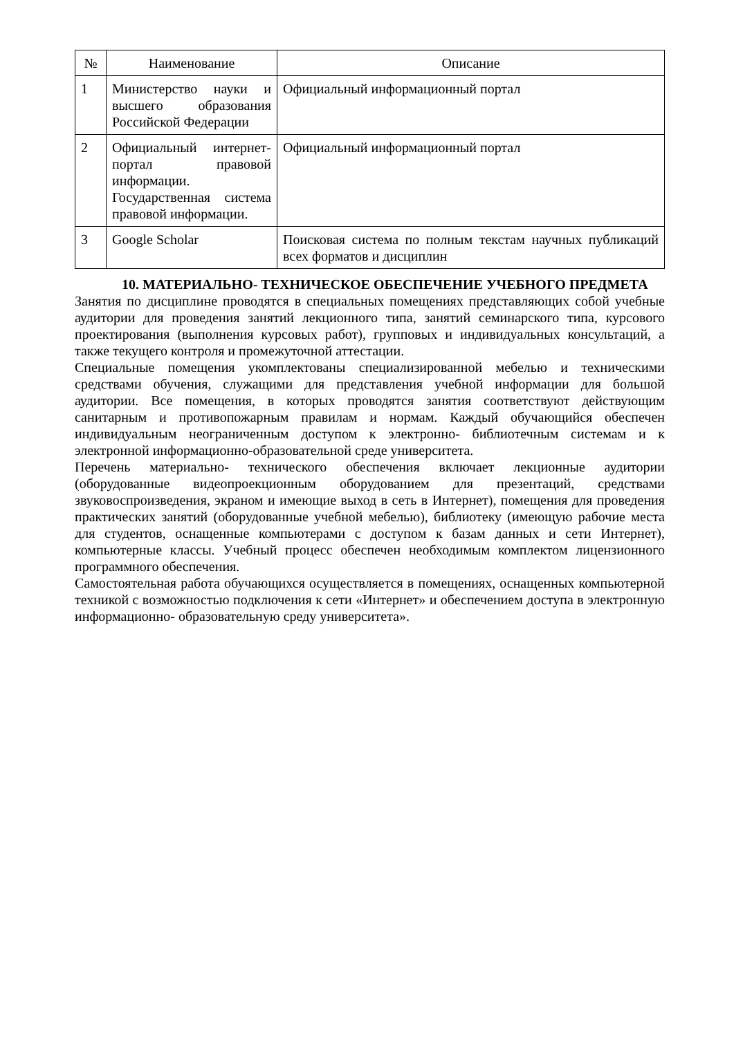| № | Наименование | Описание |
| --- | --- | --- |
| 1 | Министерство науки и высшего образования Российской Федерации | Официальный информационный портал |
| 2 | Официальный интернет- портал правовой информации. Государственная система правовой информации. | Официальный информационный портал |
| 3 | Google Scholar | Поисковая система по полным текстам научных публикаций всех форматов и дисциплин |
10. МАТЕРИАЛЬНО- ТЕХНИЧЕСКОЕ ОБЕСПЕЧЕНИЕ УЧЕБНОГО ПРЕДМЕТА
Занятия по дисциплине проводятся в специальных помещениях представляющих собой учебные аудитории для проведения занятий лекционного типа, занятий семинарского типа, курсового проектирования (выполнения курсовых работ), групповых и индивидуальных консультаций, а также текущего контроля и промежуточной аттестации.
Специальные помещения укомплектованы специализированной мебелью и техническими средствами обучения, служащими для представления учебной информации для большой аудитории. Все помещения, в которых проводятся занятия соответствуют действующим санитарным и противопожарным правилам и нормам. Каждый обучающийся обеспечен индивидуальным неограниченным доступом к электронно- библиотечным системам и к электронной информационно-образовательной среде университета.
Перечень материально- технического обеспечения включает лекционные аудитории (оборудованные видеопроекционным оборудованием для презентаций, средствами звуковоспроизведения, экраном и имеющие выход в сеть в Интернет), помещения для проведения практических занятий (оборудованные учебной мебелью), библиотеку (имеющую рабочие места для студентов, оснащенные компьютерами с доступом к базам данных и сети Интернет), компьютерные классы. Учебный процесс обеспечен необходимым комплектом лицензионного программного обеспечения.
Самостоятельная работа обучающихся осуществляется в помещениях, оснащенных компьютерной техникой с возможностью подключения к сети «Интернет» и обеспечением доступа в электронную информационно- образовательную среду университета».